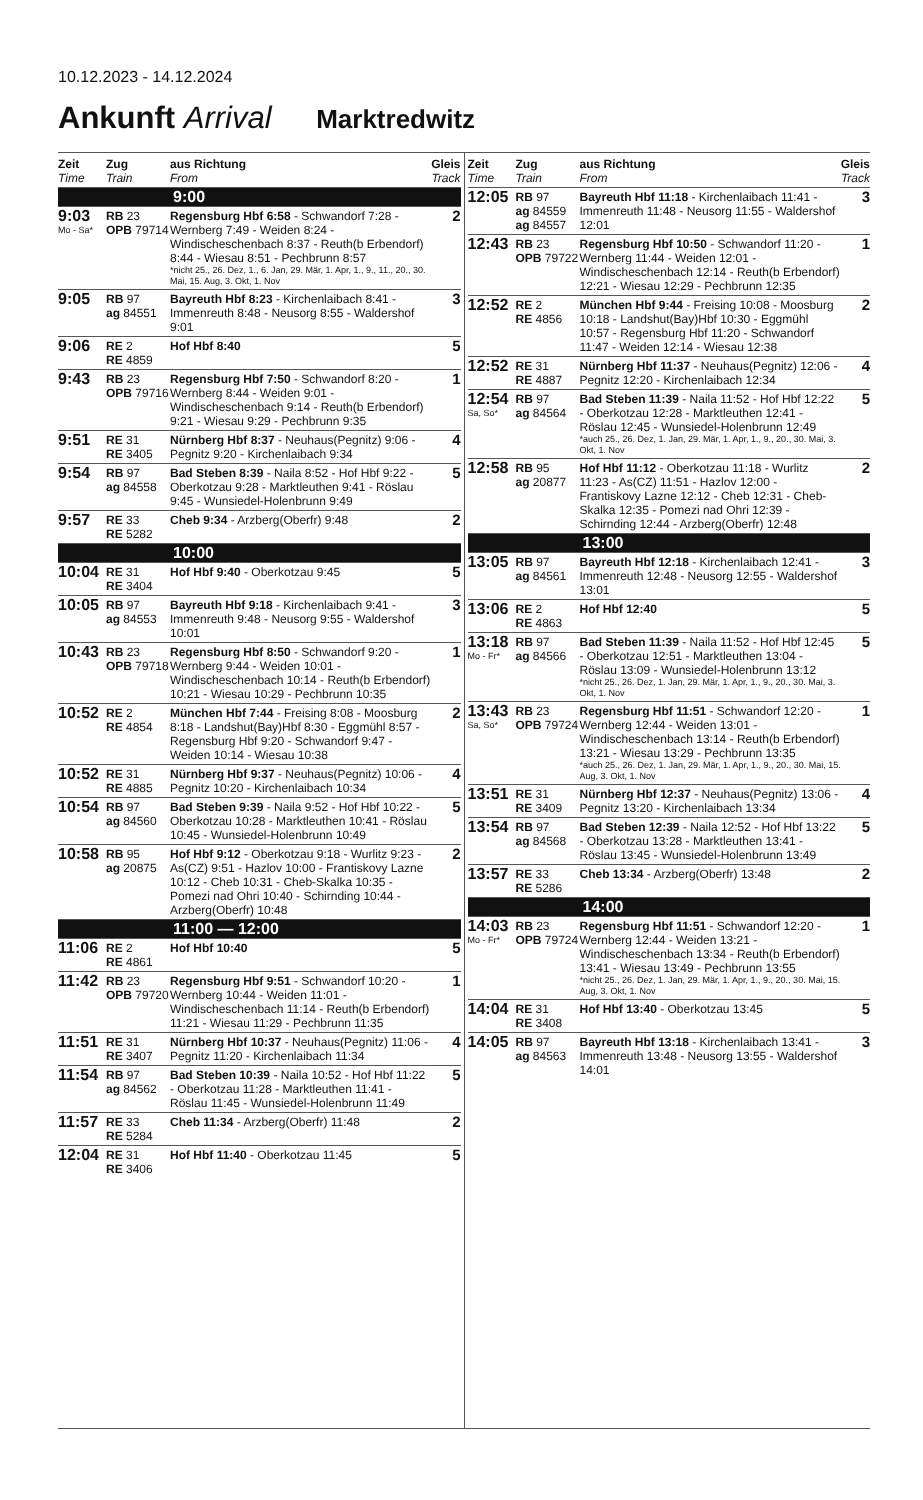10.12.2023 - 14.12.2024
Ankunft Arrival Marktredwitz
| Zeit Time | Zug Train | aus Richtung From | Gleis Track |
| --- | --- | --- | --- |
| 9:00 | | | |
| 9:03 Mo - Sa* | RB 23 OPB 79714 | Regensburg Hbf 6:58 - Schwandorf 7:28 - Wernberg 7:49 - Weiden 8:24 - Windischeschenbach 8:37 - Reuth(b Erbendorf) 8:44 - Wiesau 8:51 - Pechbrunn 8:57 *nicht 25., 26. Dez, 1., 6. Jan, 29. Mär, 1. Apr, 1., 9., 11., 20., 30. Mai, 15. Aug, 3. Okt, 1. Nov | 2 |
| 9:05 | RB 97 ag 84551 | Bayreuth Hbf 8:23 - Kirchenlaibach 8:41 - Immenreuth 8:48 - Neusorg 8:55 - Waldershof 9:01 | 3 |
| 9:06 | RE 2 RE 4859 | Hof Hbf 8:40 | 5 |
| 9:43 | RB 23 OPB 79716 | Regensburg Hbf 7:50 - Schwandorf 8:20 - Wernberg 8:44 - Weiden 9:01 - Windischeschenbach 9:14 - Reuth(b Erbendorf) 9:21 - Wiesau 9:29 - Pechbrunn 9:35 | 1 |
| 9:51 | RE 31 RE 3405 | Nürnberg Hbf 8:37 - Neuhaus(Pegnitz) 9:06 - Pegnitz 9:20 - Kirchenlaibach 9:34 | 4 |
| 9:54 | RB 97 ag 84558 | Bad Steben 8:39 - Naila 8:52 - Hof Hbf 9:22 - Oberkotzau 9:28 - Marktleuthen 9:41 - Röslau 9:45 - Wunsiedel-Holenbrunn 9:49 | 5 |
| 9:57 | RE 33 RE 5282 | Cheb 9:34 - Arzberg(Oberfr) 9:48 | 2 |
| 10:00 | | | |
| 10:04 | RE 31 RE 3404 | Hof Hbf 9:40 - Oberkotzau 9:45 | 5 |
| 10:05 | RB 97 ag 84553 | Bayreuth Hbf 9:18 - Kirchenlaibach 9:41 - Immenreuth 9:48 - Neusorg 9:55 - Waldershof 10:01 | 3 |
| 10:43 | RB 23 OPB 79718 | Regensburg Hbf 8:50 - Schwandorf 9:20 - Wernberg 9:44 - Weiden 10:01 - Windischeschenbach 10:14 - Reuth(b Erbendorf) 10:21 - Wiesau 10:29 - Pechbrunn 10:35 | 1 |
| 10:52 | RE 2 RE 4854 | München Hbf 7:44 - Freising 8:08 - Moosburg 8:18 - Landshut(Bay)Hbf 8:30 - Eggmühl 8:57 - Regensburg Hbf 9:20 - Schwandorf 9:47 - Weiden 10:14 - Wiesau 10:38 | 2 |
| 10:52 | RE 31 RE 4885 | Nürnberg Hbf 9:37 - Neuhaus(Pegnitz) 10:06 - Pegnitz 10:20 - Kirchenlaibach 10:34 | 4 |
| 10:54 | RB 97 ag 84560 | Bad Steben 9:39 - Naila 9:52 - Hof Hbf 10:22 - Oberkotzau 10:28 - Marktleuthen 10:41 - Röslau 10:45 - Wunsiedel-Holenbrunn 10:49 | 5 |
| 10:58 | RB 95 ag 20875 | Hof Hbf 9:12 - Oberkotzau 9:18 - Wurlitz 9:23 - As(CZ) 9:51 - Hazlov 10:00 - Frantiskovy Lazne 10:12 - Cheb 10:31 - Cheb-Skalka 10:35 - Pomezi nad Ohri 10:40 - Schirnding 10:44 - Arzberg(Oberfr) 10:48 | 2 |
| 11:00 — 12:00 | | | |
| 11:06 | RE 2 RE 4861 | Hof Hbf 10:40 | 5 |
| 11:42 | RB 23 OPB 79720 | Regensburg Hbf 9:51 - Schwandorf 10:20 - Wernberg 10:44 - Weiden 11:01 - Windischeschenbach 11:14 - Reuth(b Erbendorf) 11:21 - Wiesau 11:29 - Pechbrunn 11:35 | 1 |
| 11:51 | RE 31 RE 3407 | Nürnberg Hbf 10:37 - Neuhaus(Pegnitz) 11:06 - Pegnitz 11:20 - Kirchenlaibach 11:34 | 4 |
| 11:54 | RB 97 ag 84562 | Bad Steben 10:39 - Naila 10:52 - Hof Hbf 11:22 - Oberkotzau 11:28 - Marktleuthen 11:41 - Röslau 11:45 - Wunsiedel-Holenbrunn 11:49 | 5 |
| 11:57 | RE 33 RE 5284 | Cheb 11:34 - Arzberg(Oberfr) 11:48 | 2 |
| 12:04 | RE 31 RE 3406 | Hof Hbf 11:40 - Oberkotzau 11:45 | 5 |
| Zeit Time | Zug Train | aus Richtung From | Gleis Track |
| --- | --- | --- | --- |
| 12:05 | RB 97 ag 84559 ag 84557 | Bayreuth Hbf 11:18 - Kirchenlaibach 11:41 - Immenreuth 11:48 - Neusorg 11:55 - Waldershof 12:01 | 3 |
| 12:43 | RB 23 OPB 79722 | Regensburg Hbf 10:50 - Schwandorf 11:20 - Wernberg 11:44 - Weiden 12:01 - Windischeschenbach 12:14 - Reuth(b Erbendorf) 12:21 - Wiesau 12:29 - Pechbrunn 12:35 | 1 |
| 12:52 | RE 2 RE 4856 | München Hbf 9:44 - Freising 10:08 - Moosburg 10:18 - Landshut(Bay)Hbf 10:30 - Eggmühl 10:57 - Regensburg Hbf 11:20 - Schwandorf 11:47 - Weiden 12:14 - Wiesau 12:38 | 2 |
| 12:52 | RE 31 RE 4887 | Nürnberg Hbf 11:37 - Neuhaus(Pegnitz) 12:06 - Pegnitz 12:20 - Kirchenlaibach 12:34 | 4 |
| 12:54 Sa, So* | RB 97 ag 84564 | Bad Steben 11:39 - Naila 11:52 - Hof Hbf 12:22 - Oberkotzau 12:28 - Marktleuthen 12:41 - Röslau 12:45 - Wunsiedel-Holenbrunn 12:49 *auch 25., 26. Dez, 1. Jan, 29. Mär, 1. Apr, 1., 9., 20., 30. Mai, 3. Okt, 1. Nov | 5 |
| 12:58 | RB 95 ag 20877 | Hof Hbf 11:12 - Oberkotzau 11:18 - Wurlitz 11:23 - As(CZ) 11:51 - Hazlov 12:00 - Frantiskovy Lazne 12:12 - Cheb 12:31 - Cheb-Skalka 12:35 - Pomezi nad Ohri 12:39 - Schirnding 12:44 - Arzberg(Oberfr) 12:48 | 2 |
| 13:00 | | | |
| 13:05 | RB 97 ag 84561 | Bayreuth Hbf 12:18 - Kirchenlaibach 12:41 - Immenreuth 12:48 - Neusorg 12:55 - Waldershof 13:01 | 3 |
| 13:06 | RE 2 RE 4863 | Hof Hbf 12:40 | 5 |
| 13:18 Mo - Fr* | RB 97 ag 84566 | Bad Steben 11:39 - Naila 11:52 - Hof Hbf 12:45 - Oberkotzau 12:51 - Marktleuthen 13:04 - Röslau 13:09 - Wunsiedel-Holenbrunn 13:12 *nicht 25., 26. Dez, 1. Jan, 29. Mär, 1. Apr, 1., 9., 20., 30. Mai, 3. Okt, 1. Nov | 5 |
| 13:43 Sa, So* | RB 23 OPB 79724 | Regensburg Hbf 11:51 - Schwandorf 12:20 - Wernberg 12:44 - Weiden 13:01 - Windischeschenbach 13:14 - Reuth(b Erbendorf) 13:21 - Wiesau 13:29 - Pechbrunn 13:35 *auch 25., 26. Dez, 1. Jan, 29. Mär, 1. Apr, 1., 9., 20., 30. Mai, 15. Aug, 3. Okt, 1. Nov | 1 |
| 13:51 | RE 31 RE 3409 | Nürnberg Hbf 12:37 - Neuhaus(Pegnitz) 13:06 - Pegnitz 13:20 - Kirchenlaibach 13:34 | 4 |
| 13:54 | RB 97 ag 84568 | Bad Steben 12:39 - Naila 12:52 - Hof Hbf 13:22 - Oberkotzau 13:28 - Marktleuthen 13:41 - Röslau 13:45 - Wunsiedel-Holenbrunn 13:49 | 5 |
| 13:57 | RE 33 RE 5286 | Cheb 13:34 - Arzberg(Oberfr) 13:48 | 2 |
| 14:00 | | | |
| 14:03 Mo - Fr* | RB 23 OPB 79724 | Regensburg Hbf 11:51 - Schwandorf 12:20 - Wernberg 12:44 - Weiden 13:21 - Windischeschenbach 13:34 - Reuth(b Erbendorf) 13:41 - Wiesau 13:49 - Pechbrunn 13:55 *nicht 25., 26. Dez, 1. Jan, 29. Mär, 1. Apr, 1., 9., 20., 30. Mai, 15. Aug, 3. Okt, 1. Nov | 1 |
| 14:04 | RE 31 RE 3408 | Hof Hbf 13:40 - Oberkotzau 13:45 | 5 |
| 14:05 | RB 97 ag 84563 | Bayreuth Hbf 13:18 - Kirchenlaibach 13:41 - Immenreuth 13:48 - Neusorg 13:55 - Waldershof 14:01 | 3 |